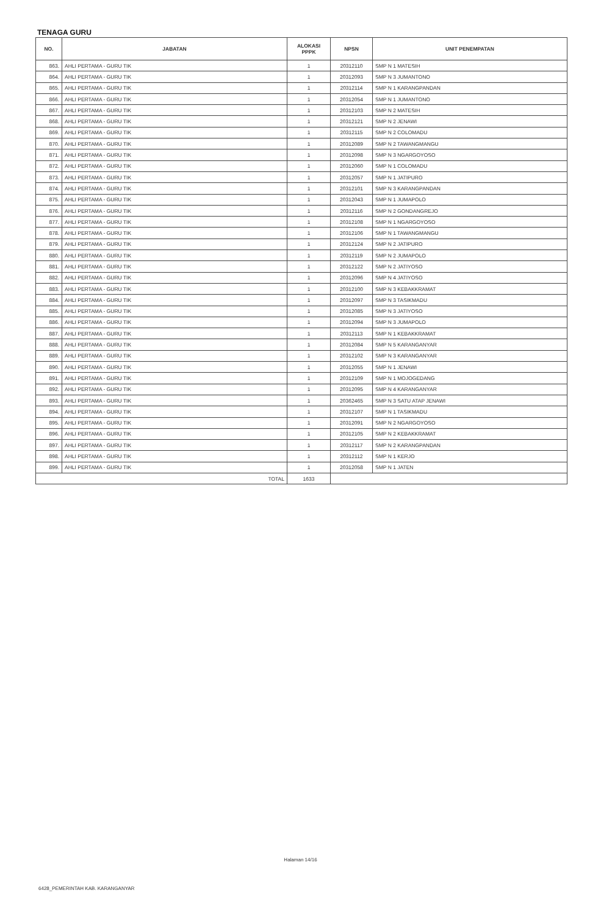TENAGA GURU
| NO. | JABATAN | ALOKASI PPPK | NPSN | UNIT PENEMPATAN |
| --- | --- | --- | --- | --- |
| 863. | AHLI PERTAMA - GURU TIK | 1 | 20312110 | SMP N 1 MATESIH |
| 864. | AHLI PERTAMA - GURU TIK | 1 | 20312093 | SMP N 3 JUMANTONO |
| 865. | AHLI PERTAMA - GURU TIK | 1 | 20312114 | SMP N 1 KARANGPANDAN |
| 866. | AHLI PERTAMA - GURU TIK | 1 | 20312054 | SMP N 1 JUMANTONO |
| 867. | AHLI PERTAMA - GURU TIK | 1 | 20312103 | SMP N 2 MATESIH |
| 868. | AHLI PERTAMA - GURU TIK | 1 | 20312121 | SMP N 2 JENAWI |
| 869. | AHLI PERTAMA - GURU TIK | 1 | 20312115 | SMP N 2 COLOMADU |
| 870. | AHLI PERTAMA - GURU TIK | 1 | 20312089 | SMP N 2 TAWANGMANGU |
| 871. | AHLI PERTAMA - GURU TIK | 1 | 20312098 | SMP N 3 NGARGOYOSO |
| 872. | AHLI PERTAMA - GURU TIK | 1 | 20312060 | SMP N 1 COLOMADU |
| 873. | AHLI PERTAMA - GURU TIK | 1 | 20312057 | SMP N 1 JATIPURO |
| 874. | AHLI PERTAMA - GURU TIK | 1 | 20312101 | SMP N 3 KARANGPANDAN |
| 875. | AHLI PERTAMA - GURU TIK | 1 | 20312043 | SMP N 1 JUMAPOLO |
| 876. | AHLI PERTAMA - GURU TIK | 1 | 20312116 | SMP N 2 GONDANGREJO |
| 877. | AHLI PERTAMA - GURU TIK | 1 | 20312108 | SMP N 1 NGARGOYOSO |
| 878. | AHLI PERTAMA - GURU TIK | 1 | 20312106 | SMP N 1 TAWANGMANGU |
| 879. | AHLI PERTAMA - GURU TIK | 1 | 20312124 | SMP N 2 JATIPURO |
| 880. | AHLI PERTAMA - GURU TIK | 1 | 20312119 | SMP N 2 JUMAPOLO |
| 881. | AHLI PERTAMA - GURU TIK | 1 | 20312122 | SMP N 2 JATIYOSO |
| 882. | AHLI PERTAMA - GURU TIK | 1 | 20312096 | SMP N 4 JATIYOSO |
| 883. | AHLI PERTAMA - GURU TIK | 1 | 20312100 | SMP N 3 KEBAKKRAMAT |
| 884. | AHLI PERTAMA - GURU TIK | 1 | 20312097 | SMP N 3 TASIKMADU |
| 885. | AHLI PERTAMA - GURU TIK | 1 | 20312085 | SMP N 3 JATIYOSO |
| 886. | AHLI PERTAMA - GURU TIK | 1 | 20312094 | SMP N 3 JUMAPOLO |
| 887. | AHLI PERTAMA - GURU TIK | 1 | 20312113 | SMP N 1 KEBAKKRAMAT |
| 888. | AHLI PERTAMA - GURU TIK | 1 | 20312084 | SMP N 5 KARANGANYAR |
| 889. | AHLI PERTAMA - GURU TIK | 1 | 20312102 | SMP N 3 KARANGANYAR |
| 890. | AHLI PERTAMA - GURU TIK | 1 | 20312055 | SMP N 1 JENAWI |
| 891. | AHLI PERTAMA - GURU TIK | 1 | 20312109 | SMP N 1 MOJOGEDANG |
| 892. | AHLI PERTAMA - GURU TIK | 1 | 20312095 | SMP N 4 KARANGANYAR |
| 893. | AHLI PERTAMA - GURU TIK | 1 | 20362465 | SMP N 3 SATU ATAP JENAWI |
| 894. | AHLI PERTAMA - GURU TIK | 1 | 20312107 | SMP N 1 TASIKMADU |
| 895. | AHLI PERTAMA - GURU TIK | 1 | 20312091 | SMP N 2 NGARGOYOSO |
| 896. | AHLI PERTAMA - GURU TIK | 1 | 20312105 | SMP N 2 KEBAKKRAMAT |
| 897. | AHLI PERTAMA - GURU TIK | 1 | 20312117 | SMP N 2 KARANGPANDAN |
| 898. | AHLI PERTAMA - GURU TIK | 1 | 20312112 | SMP N 1 KERJO |
| 899. | AHLI PERTAMA - GURU TIK | 1 | 20312058 | SMP N 1 JATEN |
| TOTAL | | 1633 | | |
Halaman 14/16
6428_PEMERINTAH KAB. KARANGANYAR